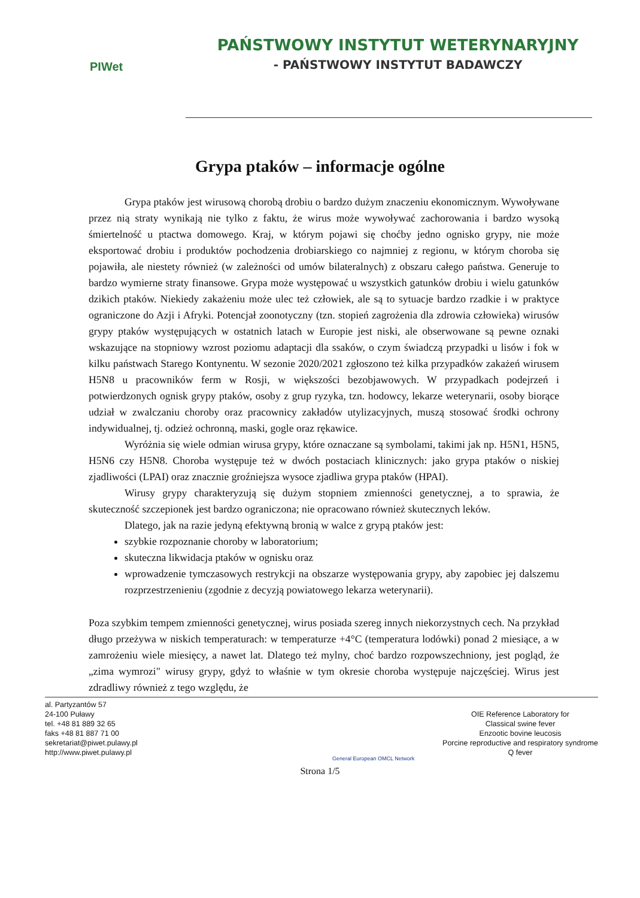PIWet
PAŃSTWOWY INSTYTUT WETERYNARYJNY
- PAŃSTWOWY INSTYTUT BADAWCZY
Grypa ptaków – informacje ogólne
Grypa ptaków jest wirusową chorobą drobiu o bardzo dużym znaczeniu ekonomicznym. Wywoływane przez nią straty wynikają nie tylko z faktu, że wirus może wywoływać zachorowania i bardzo wysoką śmiertelność u ptactwa domowego. Kraj, w którym pojawi się choćby jedno ognisko grypy, nie może eksportować drobiu i produktów pochodzenia drobiarskiego co najmniej z regionu, w którym choroba się pojawiła, ale niestety również (w zależności od umów bilateralnych) z obszaru całego państwa. Generuje to bardzo wymierne straty finansowe. Grypa może występować u wszystkich gatunków drobiu i wielu gatunków dzikich ptaków. Niekiedy zakażeniu może ulec też człowiek, ale są to sytuacje bardzo rzadkie i w praktyce ograniczone do Azji i Afryki. Potencjał zoonotyczny (tzn. stopień zagrożenia dla zdrowia człowieka) wirusów grypy ptaków występujących w ostatnich latach w Europie jest niski, ale obserwowane są pewne oznaki wskazujące na stopniowy wzrost poziomu adaptacji dla ssaków, o czym świadczą przypadki u lisów i fok w kilku państwach Starego Kontynentu. W sezonie 2020/2021 zgłoszono też kilka przypadków zakażeń wirusem H5N8 u pracowników ferm w Rosji, w większości bezobjawowych. W przypadkach podejrzeń i potwierdzonych ognisk grypy ptaków, osoby z grup ryzyka, tzn. hodowcy, lekarze weterynarii, osoby biorące udział w zwalczaniu choroby oraz pracownicy zakładów utylizacyjnych, muszą stosować środki ochrony indywidualnej, tj. odzież ochronną, maski, gogle oraz rękawice.
Wyróżnia się wiele odmian wirusa grypy, które oznaczane są symbolami, takimi jak np. H5N1, H5N5, H5N6 czy H5N8. Choroba występuje też w dwóch postaciach klinicznych: jako grypa ptaków o niskiej zjadliwości (LPAI) oraz znacznie groźniejsza wysoce zjadliwa grypa ptaków (HPAI).
Wirusy grypy charakteryzują się dużym stopniem zmienności genetycznej, a to sprawia, że skuteczność szczepionek jest bardzo ograniczona; nie opracowano również skutecznych leków.
Dlatego, jak na razie jedyną efektywną bronią w walce z grypą ptaków jest:
szybkie rozpoznanie choroby w laboratorium;
skuteczna likwidacja ptaków w ognisku oraz
wprowadzenie tymczasowych restrykcji na obszarze występowania grypy, aby zapobiec jej dalszemu rozprzestrzenieniu (zgodnie z decyzją powiatowego lekarza weterynarii).
Poza szybkim tempem zmienności genetycznej, wirus posiada szereg innych niekorzystnych cech. Na przykład długo przeżywa w niskich temperaturach: w temperaturze +4°C (temperatura lodówki) ponad 2 miesiące, a w zamrożeniu wiele miesięcy, a nawet lat. Dlatego też mylny, choć bardzo rozpowszechniony, jest pogląd, że „zima wymrozi" wirusy grypy, gdyż to właśnie w tym okresie choroba występuje najczęściej. Wirus jest zdradliwy również z tego względu, że
al. Partyzantów 57
24-100 Puławy
tel. +48 81 889 32 65
faks +48 81 887 71 00
sekretariat@piwet.pulawy.pl
http://www.piwet.pulawy.pl
General European OMCL Network
OIE Reference Laboratory for
Classical swine fever
Enzootic bovine leucosis
Porcine reproductive and respiratory syndrome
Q fever
Strona 1/5